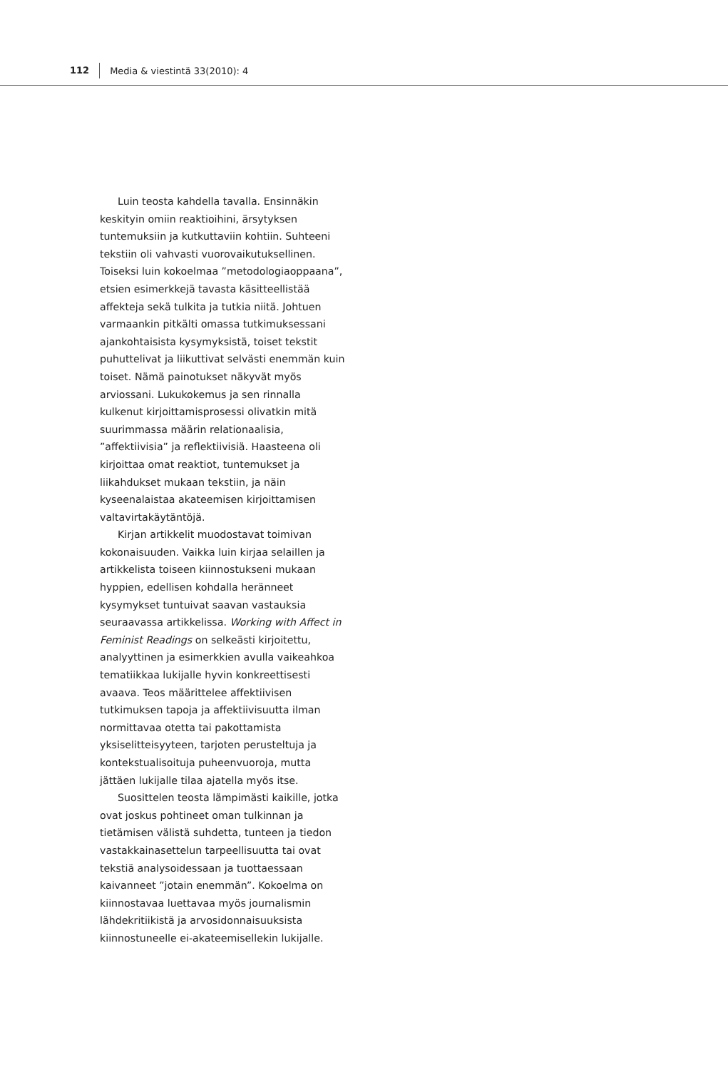112 Media & viestintä 33(2010): 4
Luin teosta kahdella tavalla. Ensinnäkin keskityin omiin reaktioihini, ärsytyksen tuntemuksiin ja kutkuttaviin kohtiin. Suhteeni tekstiin oli vahvasti vuorovaikutuksellinen. Toiseksi luin kokoelmaa ”metodologiaoppaana”, etsien esimerkkejä tavasta käsitteellistää affekteja sekä tulkita ja tutkia niitä. Johtuen varmaankin pitkälti omassa tutkimuksessani ajankohtaisista kysymyksistä, toiset tekstit puhuttelivat ja liikuttivat selvästi enemmän kuin toiset. Nämä painotukset näkyvät myös arviossani. Lukukokemus ja sen rinnalla kulkenut kirjoittamisprosessi olivatkin mitä suurimmassa määrin relationaalisia, ”affektiivisia” ja reflektiivisiä. Haasteena oli kirjoittaa omat reaktiot, tuntemukset ja liikahdukset mukaan tekstiin, ja näin kyseenalaistaa akateemisen kirjoittamisen valtavirtakäytäntöjä.
Kirjan artikkelit muodostavat toimivan kokonaisuuden. Vaikka luin kirjaa selaillen ja artikkelista toiseen kiinnostukseni mukaan hyppien, edellisen kohdalla heränneet kysymykset tuntuivat saavan vastauksia seuraavassa artikkelissa. Working with Affect in Feminist Readings on selkeästi kirjoitettu, analyyttinen ja esimerkkien avulla vaikeahkoa tematiikkaa lukijalle hyvin konkreettisesti avaava. Teos määrittelee affektiivisen tutkimuksen tapoja ja affektiivisuutta ilman normittavaa otetta tai pakottamista yksiselitteisyyteen, tarjoten perusteltuja ja kontekstualisoituja puheenvuoroja, mutta jättäen lukijalle tilaa ajatella myös itse.
Suosittelen teosta lämpimästi kaikille, jotka ovat joskus pohtineet oman tulkinnan ja tietämisen välistä suhdetta, tunteen ja tiedon vastakkainasettelun tarpeellisuutta tai ovat tekstiä analysoidessaan ja tuottaessaan kaivanneet ”jotain enemmän”. Kokoelma on kiinnostavaa luettavaa myös journalismin lähdekritiikistä ja arvosidonnaisuuksista kiinnostuneelle ei-akateemisellekin lukijalle.